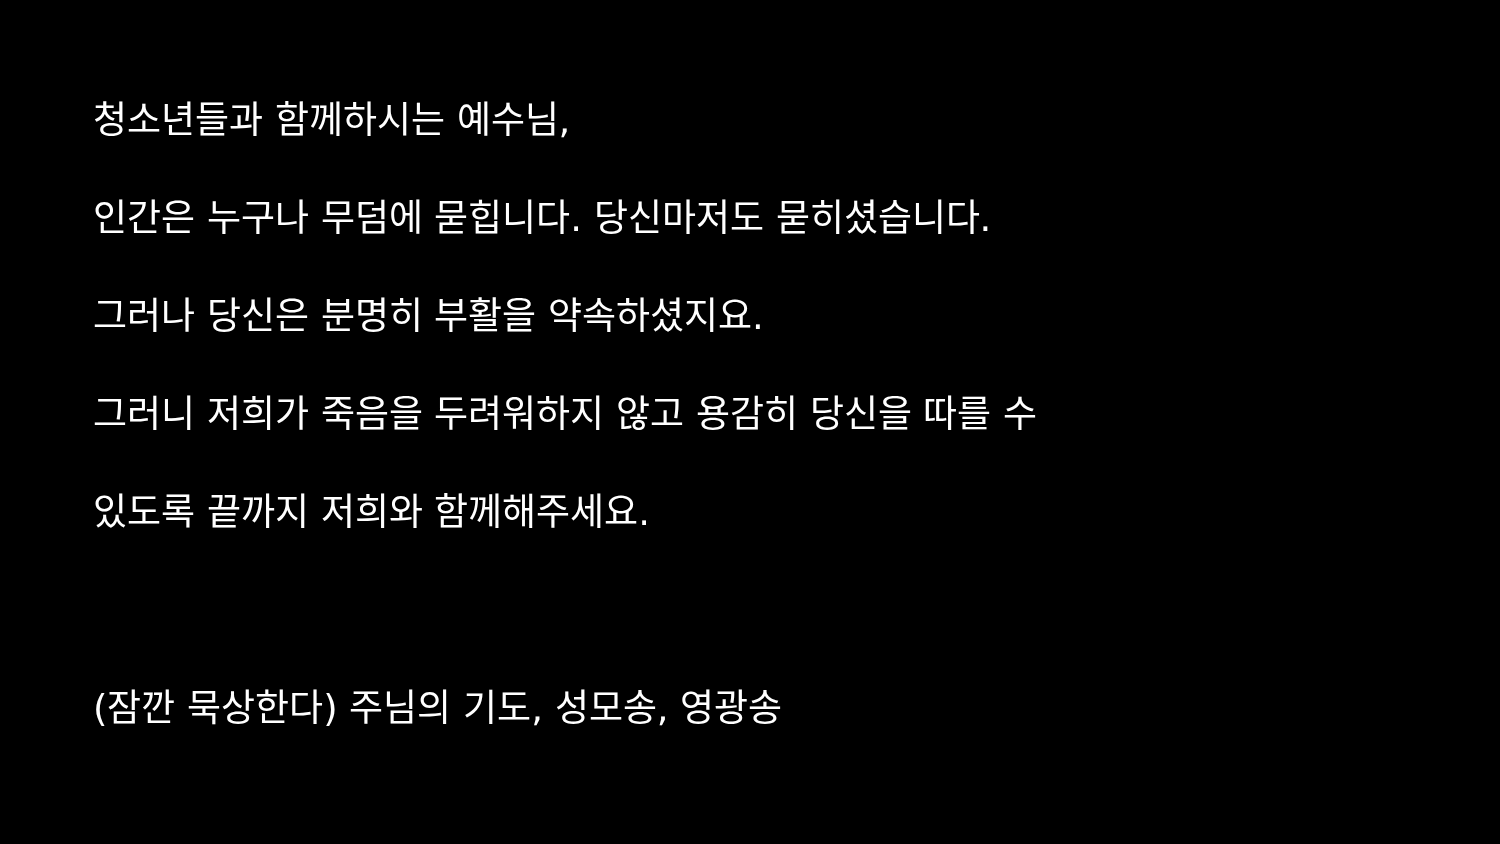청소년들과 함께하시는 예수님,
인간은 누구나 무덤에 묻힙니다. 당신마저도 묻히셨습니다.
그러나 당신은 분명히 부활을 약속하셨지요.
그러니 저희가 죽음을 두려워하지 않고 용감히 당신을 따를 수
있도록 끝까지 저희와 함께해주세요.
(잠깐 묵상한다) 주님의 기도, 성모송, 영광송